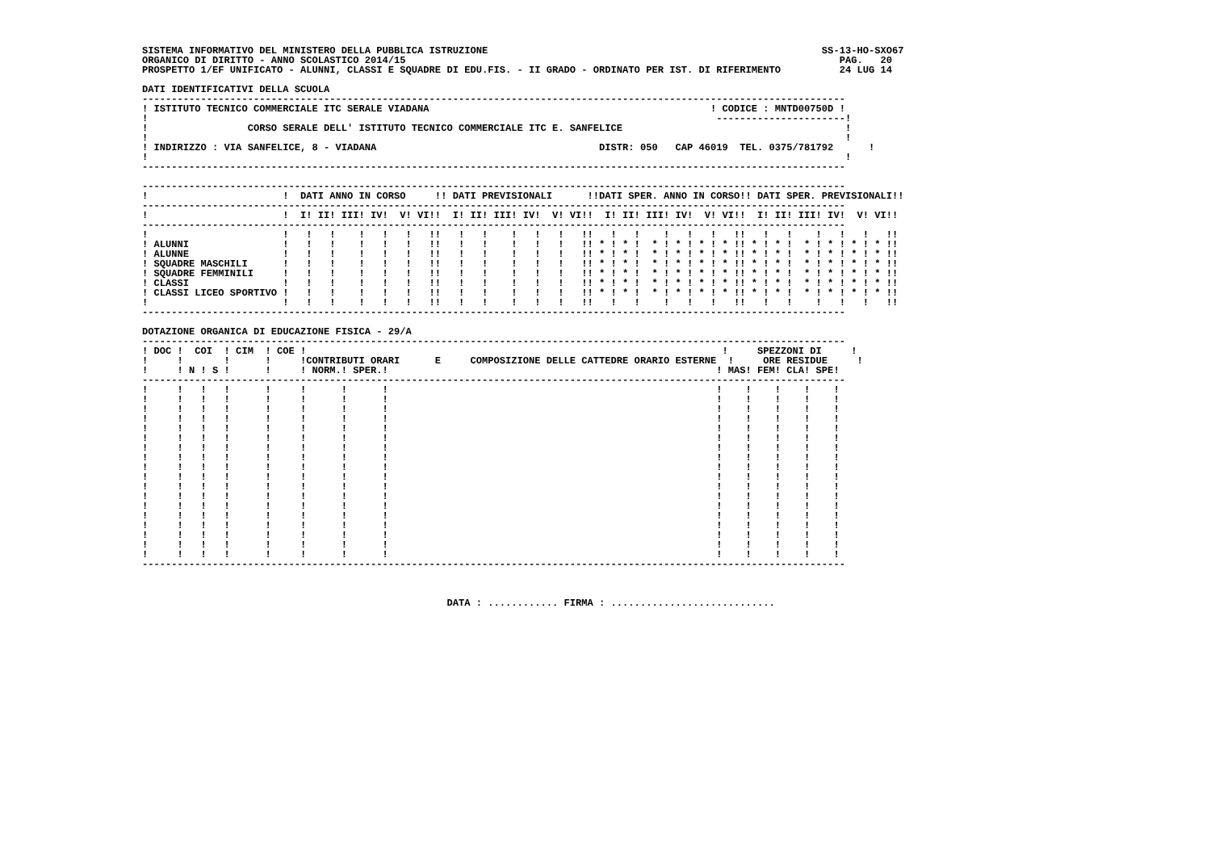SISTEMA INFORMATIVO DEL MINISTERO DELLA PUBBLICA ISTRUZIONE                                                         SS-13-HO-SXO67
ORGANICO DI DIRITTO - ANNO SCOLASTICO 2014/15                                                                          PAG.   20
PROSPETTO 1/EF UNIFICATO - ALUNNI, CLASSI E SQUADRE DI EDU.FIS. - II GRADO - ORDINATO PER IST. DI RIFERIMENTO          24 LUG 14

DATI IDENTIFICATIVI DELLA SCUOLA
------------------------------------------------------------------------------------------------------------------------
! ISTITUTO TECNICO COMMERCIALE ITC SERALE VIADANA                                                ! CODICE : MNTD00750D !
!                                                                                                 ----------------------!
!                 CORSO SERALE DELL' ISTITUTO TECNICO COMMERCIALE ITC E. SANFELICE                                      !
!                                                                                                                       !
! INDIRIZZO : VIA SANFELICE, 8 - VIADANA                                      DISTR: 050   CAP 46019  TEL. 0375/781792      !
!                                                                                                                       !
------------------------------------------------------------------------------------------------------------------------

------------------------------------------------------------------------------------------------------------------------
!                       !  DATI ANNO IN CORSO     !! DATI PREVISIONALI      !!DATI SPER. ANNO IN CORSO!! DATI SPER. PREVISIONALI!!
------------------------------------------------------------------------------------------------------------------------
!                       !  I! II! III! IV!  V! VI!!  I! II! III! IV!  V! VI!!  I! II! III! IV!  V! VI!!  I! II! III! IV!  V! VI!!
------------------------------------------------------------------------------------------------------------------------
!                       !   !   !    !   !   !   !!   !   !    !   !   !   !!   !   !    !   !   !   !!   !   !    !   !   !   !!
! ALUNNI                !   !   !    !   !   !   !!   !   !    !   !   !   !! * ! * !  * ! * ! * ! * !! * ! * !  * ! * ! * ! * !!
! ALUNNE                !   !   !    !   !   !   !!   !   !    !   !   !   !! * ! * !  * ! * ! * ! * !! * ! * !  * ! * ! * ! * !!
! SQUADRE MASCHILI      !   !   !    !   !   !   !!   !   !    !   !   !   !! * ! * !  * ! * ! * ! * !! * ! * !  * ! * ! * ! * !!
! SQUADRE FEMMINILI     !   !   !    !   !   !   !!   !   !    !   !   !   !! * ! * !  * ! * ! * ! * !! * ! * !  * ! * ! * ! * !!
! CLASSI                !   !   !    !   !   !   !!   !   !    !   !   !   !! * ! * !  * ! * ! * ! * !! * ! * !  * ! * ! * ! * !!
! CLASSI LICEO SPORTIVO !   !   !    !   !   !   !!   !   !    !   !   !   !! * ! * !  * ! * ! * ! * !! * ! * !  * ! * ! * ! * !!
!                       !   !   !    !   !   !   !!   !   !    !   !   !   !!   !   !    !   !   !   !!   !   !    !   !   !   !!
------------------------------------------------------------------------------------------------------------------------

DOTAZIONE ORGANICA DI EDUCAZIONE FISICA - 29/A
------------------------------------------------------------------------------------------------------------------------
! DOC !  COI  ! CIM  ! COE !                                                                       !     SPEZZONI DI     !
!     !       !      !     !CONTRIBUTI ORARI      E     COMPOSIZIONE DELLE CATTEDRE ORARIO ESTERNE  !     ORE RESIDUE     !
!     ! N ! S !      !     ! NORM.! SPER.!                                                        ! MAS! FEM! CLA! SPE!
------------------------------------------------------------------------------------------------------------------------
!     !   !   !      !     !      !      !                                                        !    !    !    !    !
!     !   !   !      !     !      !      !                                                        !    !    !    !    !
!     !   !   !      !     !      !      !                                                        !    !    !    !    !
!     !   !   !      !     !      !      !                                                        !    !    !    !    !
!     !   !   !      !     !      !      !                                                        !    !    !    !    !
!     !   !   !      !     !      !      !                                                        !    !    !    !    !
!     !   !   !      !     !      !      !                                                        !    !    !    !    !
!     !   !   !      !     !      !      !                                                        !    !    !    !    !
!     !   !   !      !     !      !      !                                                        !    !    !    !    !
!     !   !   !      !     !      !      !                                                        !    !    !    !    !
!     !   !   !      !     !      !      !                                                        !    !    !    !    !
!     !   !   !      !     !      !      !                                                        !    !    !    !    !
!     !   !   !      !     !      !      !                                                        !    !    !    !    !
!     !   !   !      !     !      !      !                                                        !    !    !    !    !
!     !   !   !      !     !      !      !                                                        !    !    !    !    !
!     !   !   !      !     !      !      !                                                        !    !    !    !    !
!     !   !   !      !     !      !      !                                                        !    !    !    !    !
!     !   !   !      !     !      !      !                                                        !    !    !    !    !
------------------------------------------------------------------------------------------------------------------------



                                                    DATA : ............ FIRMA : ............................